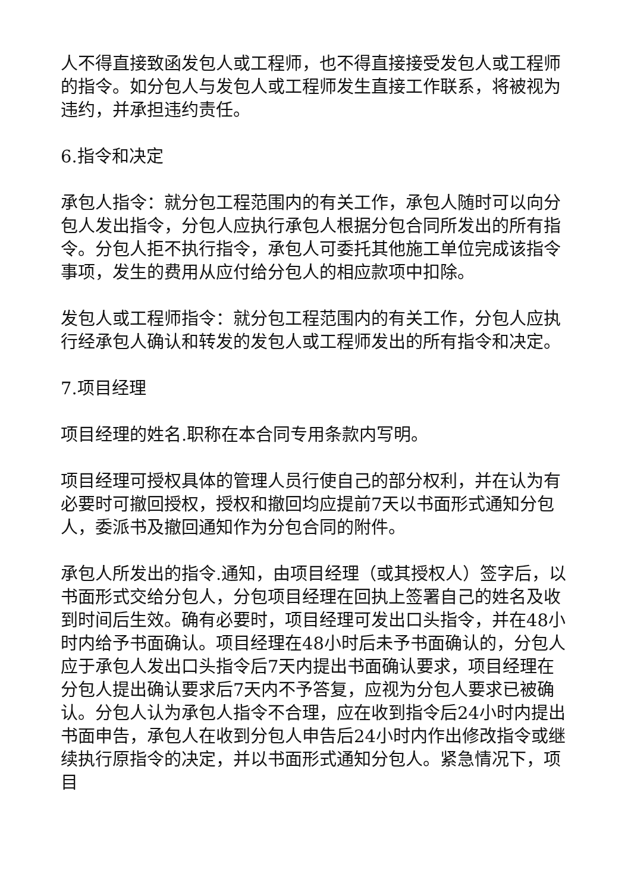人不得直接致函发包人或工程师，也不得直接接受发包人或工程师的指令。如分包人与发包人或工程师发生直接工作联系，将被视为违约，并承担违约责任。
6.指令和决定
承包人指令：就分包工程范围内的有关工作，承包人随时可以向分包人发出指令，分包人应执行承包人根据分包合同所发出的所有指令。分包人拒不执行指令，承包人可委托其他施工单位完成该指令事项，发生的费用从应付给分包人的相应款项中扣除。
发包人或工程师指令：就分包工程范围内的有关工作，分包人应执行经承包人确认和转发的发包人或工程师发出的所有指令和决定。
7.项目经理
项目经理的姓名.职称在本合同专用条款内写明。
项目经理可授权具体的管理人员行使自己的部分权利，并在认为有必要时可撤回授权，授权和撤回均应提前7天以书面形式通知分包人，委派书及撤回通知作为分包合同的附件。
承包人所发出的指令.通知，由项目经理（或其授权人）签字后，以书面形式交给分包人，分包项目经理在回执上签署自己的姓名及收到时间后生效。确有必要时，项目经理可发出口头指令，并在48小时内给予书面确认。项目经理在48小时后未予书面确认的，分包人应于承包人发出口头指令后7天内提出书面确认要求，项目经理在分包人提出确认要求后7天内不予答复，应视为分包人要求已被确认。分包人认为承包人指令不合理，应在收到指令后24小时内提出书面申告，承包人在收到分包人申告后24小时内作出修改指令或继续执行原指令的决定，并以书面形式通知分包人。紧急情况下，项目